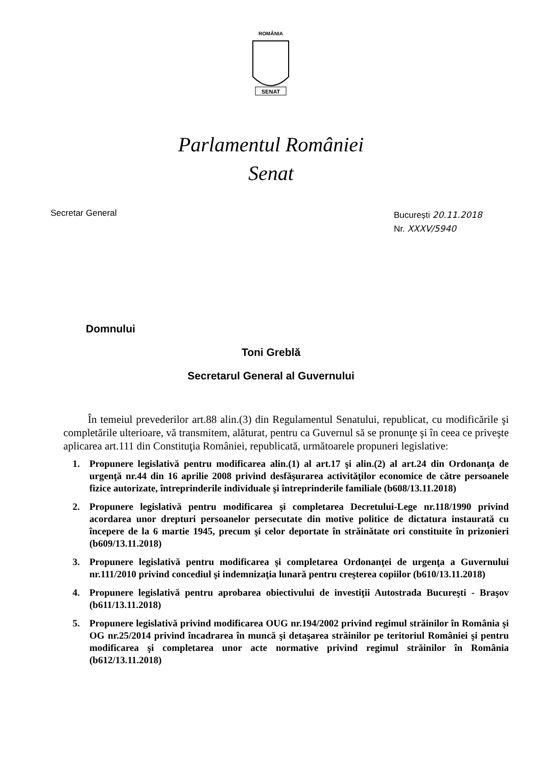ROMÂNIA
SENAT
Parlamentul României
Senat
Secretar General
București 20.11.2018
Nr. XXXV/5940
Domnului
Toni Greblă
Secretarul General al Guvernului
În temeiul prevederilor art.88 alin.(3) din Regulamentul Senatului, republicat, cu modificările şi completările ulterioare, vă transmitem, alăturat, pentru ca Guvernul să se pronunţe şi în ceea ce priveşte aplicarea art.111 din Constituţia României, republicată, următoarele propuneri legislative:
1. Propunere legislativă pentru modificarea alin.(1) al art.17 şi alin.(2) al art.24 din Ordonanţa de urgenţă nr.44 din 16 aprilie 2008 privind desfăşurarea activităţilor economice de către persoanele fizice autorizate, întreprinderile individuale şi întreprinderile familiale (b608/13.11.2018)
2. Propunere legislativă pentru modificarea şi completarea Decretului-Lege nr.118/1990 privind acordarea unor drepturi persoanelor persecutate din motive politice de dictatura instaurată cu începere de la 6 martie 1945, precum şi celor deportate în străinătate ori constituite în prizonieri (b609/13.11.2018)
3. Propunere legislativă pentru modificarea şi completarea Ordonanţei de urgenţa a Guvernului nr.111/2010 privind concediul şi indemnizaţia lunară pentru creşterea copiilor (b610/13.11.2018)
4. Propunere legislativă pentru aprobarea obiectivului de investiţii Autostrada Bucureşti - Braşov (b611/13.11.2018)
5. Propunere legislativă privind modificarea OUG nr.194/2002 privind regimul străinilor în România şi OG nr.25/2014 privind încadrarea în muncă şi detaşarea străinilor pe teritoriul României şi pentru modificarea şi completarea unor acte normative privind regimul străinilor în România (b612/13.11.2018)